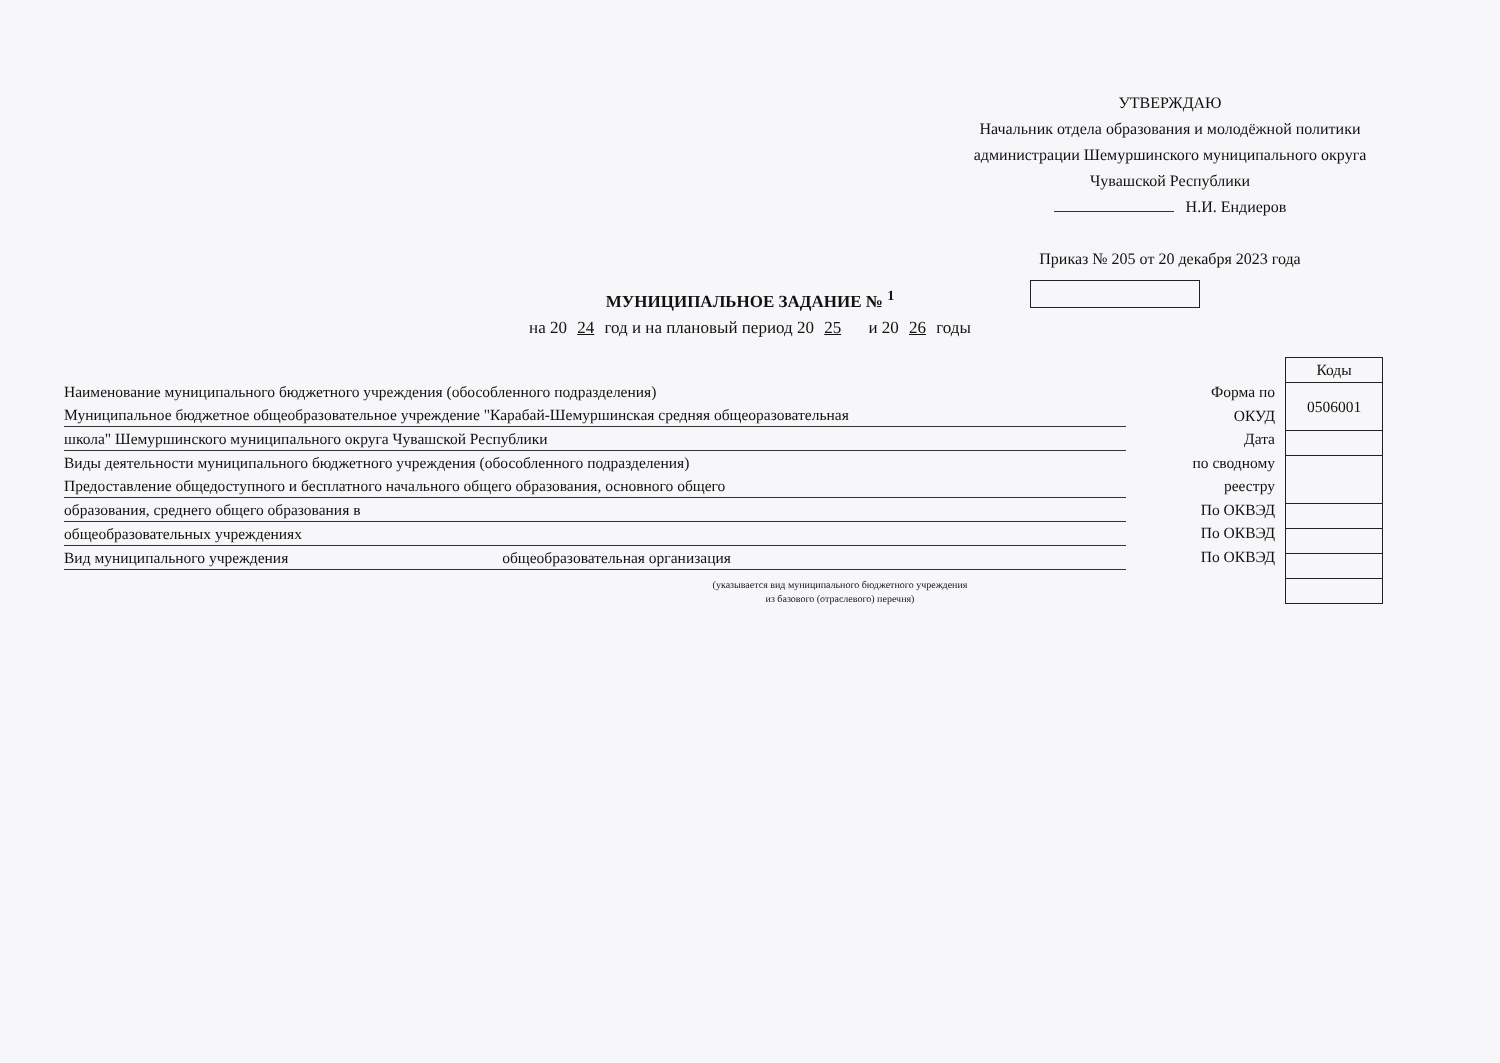УТВЕРЖДАЮ
Начальник отдела образования и молодёжной политики администрации Шемуршинского муниципального округа Чувашской Республики
Н.И. Ендиеров
Приказ № 205 от 20 декабря 2023 года
МУНИЦИПАЛЬНОЕ ЗАДАНИЕ № <sup>1</sup>
на 20 24 год и на плановый период 20 25 и 20 26 годы
Наименование муниципального бюджетного учреждения (обособленного подразделения)
Муниципальное бюджетное общеобразовательное учреждение "Карабай-Шемуршинская средняя общеоразовательная
школа" Шемуршинского муниципального округа Чувашской Республики
Виды деятельности муниципального бюджетного учреждения (обособленного подразделения)
Предоставление общедоступного и бесплатного начального общего образования, основного общего
образования, среднего общего образования в
общеобразовательных учреждениях
Вид муниципального учреждения общеобразовательная организация
Форма по
ОКУД
Дата
по сводному
реестру
По ОКВЭД
По ОКВЭД
По ОКВЭД
| Коды |
| --- |
| 0506001 |
(указывается вид муниципального бюджетного учреждения
из базового (отраслевого) перечня)